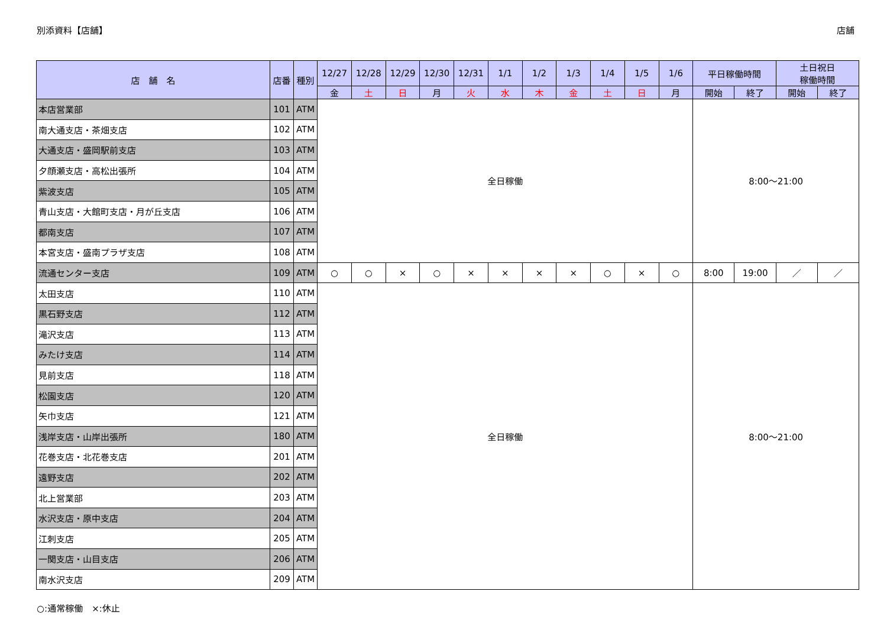別添資料【店舗】 店舗
| 店 舗 名 | 店番 | 種別 | 12/27 | 12/28 | 12/29 | 12/30 | 12/31 | 1/1 | 1/2 | 1/3 | 1/4 | 1/5 | 1/6 | 平日稼働時間 | | 土日祝日 稼働時間 | |
| --- | --- | --- | --- | --- | --- | --- | --- | --- | --- | --- | --- | --- | --- | --- | --- | --- | --- |
| | | | 金 | 土 | 日 | 月 | 火 | 水 | 木 | 金 | 土 | 日 | 月 | 開始 | 終了 | 開始 | 終了 |
| 本店営業部 | 101 | ATM | 全日稼働 | | | | | | | | | | | 8:00～21:00 | | | |
| 南大通支店・茶畑支店 | 102 | ATM | | | | | | | | | | | | | | | |
| 大通支店・盛岡駅前支店 | 103 | ATM | | | | | | | | | | | | | | | |
| 夕顔瀬支店・高松出張所 | 104 | ATM | | | | | | | | | | | | | | | |
| 紫波支店 | 105 | ATM | | | | | | | | | | | | | | | |
| 青山支店・大館町支店・月が丘支店 | 106 | ATM | | | | | | | | | | | | | | | |
| 都南支店 | 107 | ATM | | | | | | | | | | | | | | | |
| 本宮支店・盛南プラザ支店 | 108 | ATM | | | | | | | | | | | | | | | |
| 流通センター支店 | 109 | ATM | ○ | ○ | × | ○ | × | × | × | × | ○ | × | ○ | 8:00 | 19:00 | ／ | ／ |
| 太田支店 | 110 | ATM | 全日稼働 | | | | | | | | | | | 8:00～21:00 | | | |
| 黒石野支店 | 112 | ATM | | | | | | | | | | | | | | | |
| 滝沢支店 | 113 | ATM | | | | | | | | | | | | | | | |
| みたけ支店 | 114 | ATM | | | | | | | | | | | | | | | |
| 見前支店 | 118 | ATM | | | | | | | | | | | | | | | |
| 松園支店 | 120 | ATM | | | | | | | | | | | | | | | |
| 矢巾支店 | 121 | ATM | | | | | | | | | | | | | | | |
| 浅岸支店・山岸出張所 | 180 | ATM | | | | | | | | | | | | | | | |
| 花巻支店・北花巻支店 | 201 | ATM | | | | | | | | | | | | | | | |
| 遠野支店 | 202 | ATM | | | | | | | | | | | | | | | |
| 北上営業部 | 203 | ATM | | | | | | | | | | | | | | | |
| 水沢支店・原中支店 | 204 | ATM | | | | | | | | | | | | | | | |
| 江刺支店 | 205 | ATM | | | | | | | | | | | | | | | |
| 一関支店・山目支店 | 206 | ATM | | | | | | | | | | | | | | | |
| 南水沢支店 | 209 | ATM | | | | | | | | | | | | | | | |
○:通常稼働　×:休止